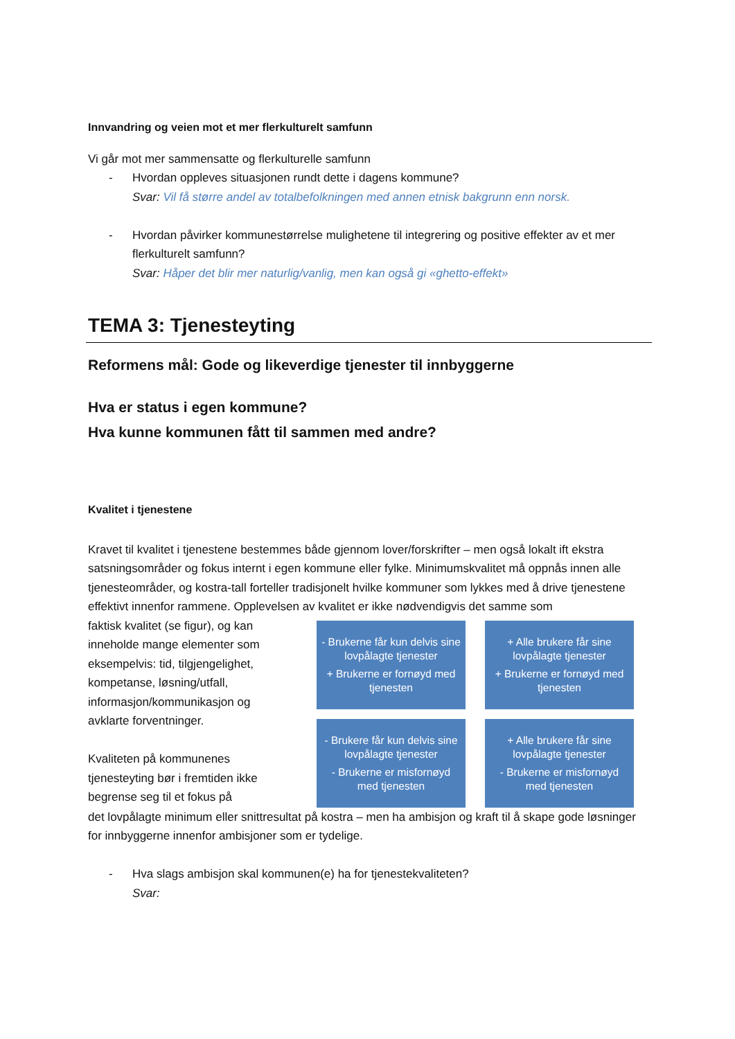Innvandring og veien mot et mer flerkulturelt samfunn
Vi går mot mer sammensatte og flerkulturelle samfunn
- Hvordan oppleves situasjonen rundt dette i dagens kommune?
Svar: Vil få større andel av totalbefolkningen med annen etnisk bakgrunn enn norsk.
- Hvordan påvirker kommunestørrelse mulighetene til integrering og positive effekter av et mer flerkulturelt samfunn?
Svar: Håper det blir mer naturlig/vanlig, men kan også gi «ghetto-effekt»
TEMA 3: Tjenesteyting
Reformens mål: Gode og likeverdige tjenester til innbyggerne
Hva er status i egen kommune?
Hva kunne kommunen fått til sammen med andre?
Kvalitet i tjenestene
Kravet til kvalitet i tjenestene bestemmes både gjennom lover/forskrifter – men også lokalt ift ekstra satsningsområder og fokus internt i egen kommune eller fylke. Minimumskvalitet må oppnås innen alle tjenesteområder, og kostra-tall forteller tradisjonelt hvilke kommuner som lykkes med å drive tjenestene effektivt innenfor rammene. Opplevelsen av kvalitet er ikke nødvendigvis det samme som
faktisk kvalitet (se figur), og kan inneholde mange elementer som eksempelvis: tid, tilgjengelighet, kompetanse, løsning/utfall, informasjon/kommunikasjon og avklarte forventninger.
Kvaliteten på kommunenes tjenesteyting bør i fremtiden ikke begrense seg til et fokus på
- Brukerne får kun delvis sine lovpålagte tjenester
+ Brukerne er fornøyd med tjenesten
+ Alle brukere får sine lovpålagte tjenester
+ Brukerne er fornøyd med tjenesten
- Brukere får kun delvis sine lovpålagte tjenester
- Brukerne er misfornøyd med tjenesten
+ Alle brukere får sine lovpålagte tjenester
- Brukerne er misfornøyd med tjenesten
det lovpålagte minimum eller snittresultat på kostra – men ha ambisjon og kraft til å skape gode løsninger for innbyggerne innenfor ambisjoner som er tydelige.
- Hva slags ambisjon skal kommunen(e) ha for tjenestekvaliteten?
Svar: